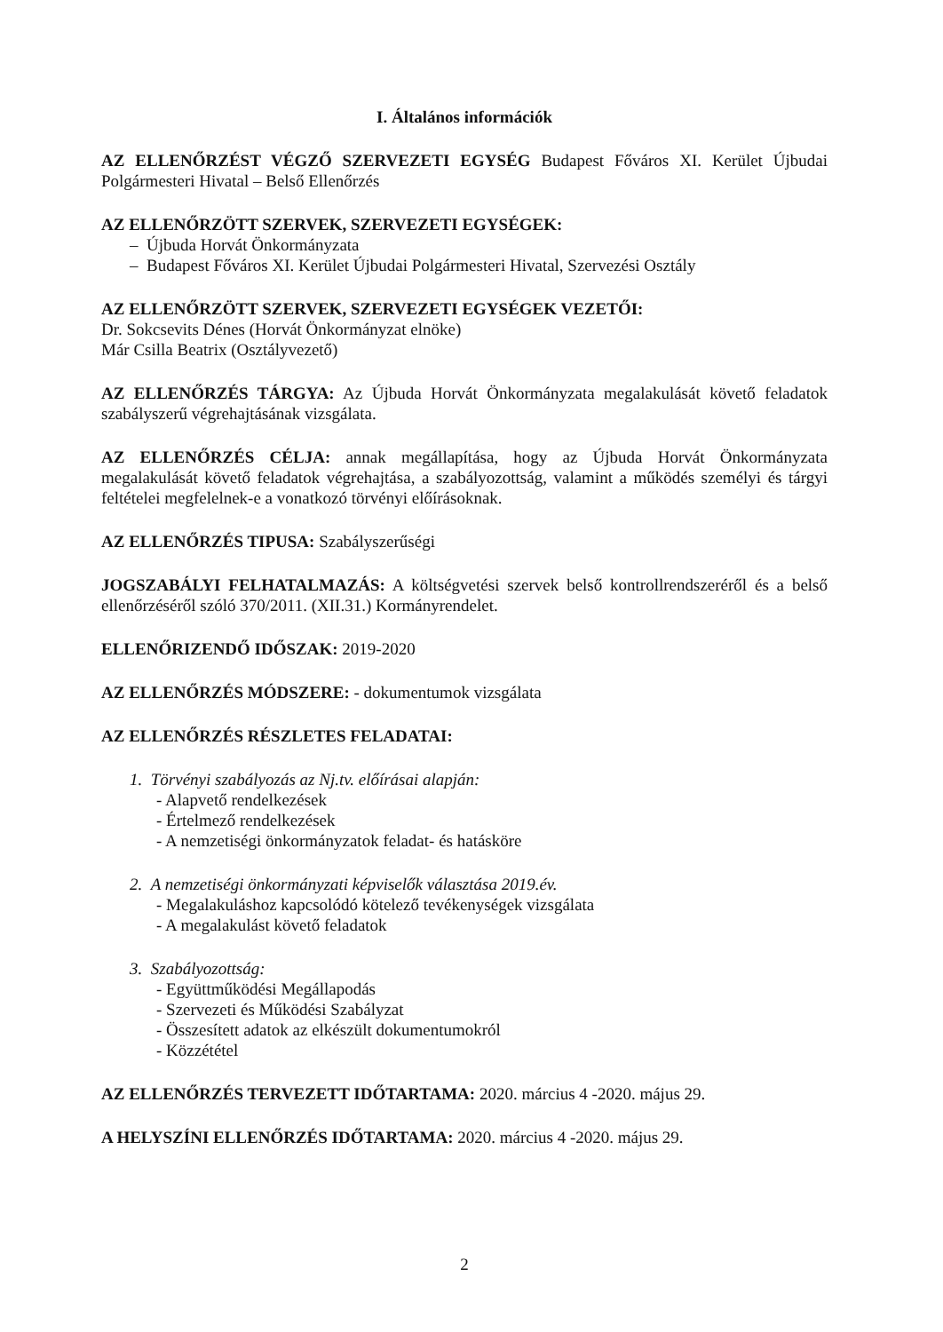I. Általános információk
AZ ELLENŐRZÉST VÉGZŐ SZERVEZETI EGYSÉG Budapest Főváros XI. Kerület Újbudai Polgármesteri Hivatal – Belső Ellenőrzés
AZ ELLENŐRZÖTT SZERVEK, SZERVEZETI EGYSÉGEK:
– Újbuda Horvát Önkormányzata
– Budapest Főváros XI. Kerület Újbudai Polgármesteri Hivatal, Szervezési Osztály
AZ ELLENŐRZÖTT SZERVEK, SZERVEZETI EGYSÉGEK VEZETŐI:
Dr. Sokcsevits Dénes (Horvát Önkormányzat elnöke)
Már Csilla Beatrix (Osztályvezető)
AZ ELLENŐRZÉS TÁRGYA: Az Újbuda Horvát Önkormányzata megalakulását követő feladatok szabályszerű végrehajtásának vizsgálata.
AZ ELLENŐRZÉS CÉLJA: annak megállapítása, hogy az Újbuda Horvát Önkormányzata megalakulását követő feladatok végrehajtása, a szabályozottság, valamint a működés személyi és tárgyi feltételei megfelelnek-e a vonatkozó törvényi előírásoknak.
AZ ELLENŐRZÉS TIPUSA: Szabályszerűségi
JOGSZABÁLYI FELHATALMAZÁS: A költségvetési szervek belső kontrollrendszeréről és a belső ellenőrzéséről szóló 370/2011. (XII.31.) Kormányrendelet.
ELLENŐRIZENDŐ IDŐSZAK: 2019-2020
AZ ELLENŐRZÉS MÓDSZERE: - dokumentumok vizsgálata
AZ ELLENŐRZÉS RÉSZLETES FELADATAI:
1. Törvényi szabályozás az Nj.tv. előírásai alapján:
- Alapvető rendelkezések
- Értelmező rendelkezések
- A nemzetiségi önkormányzatok feladat- és hatásköre
2. A nemzetiségi önkormányzati képviselők választása 2019.év.
- Megalakuláshoz kapcsolódó kötelező tevékenységek vizsgálata
- A megalakulást követő feladatok
3. Szabályozottság:
- Együttműködési Megállapodás
- Szervezeti és Működési Szabályzat
- Összesített adatok az elkészült dokumentumokról
- Közzététel
AZ ELLENŐRZÉS TERVEZETT IDŐTARTAMA: 2020. március 4 -2020. május 29.
A HELYSZÍNI ELLENŐRZÉS IDŐTARTAMA: 2020. március 4 -2020. május 29.
2